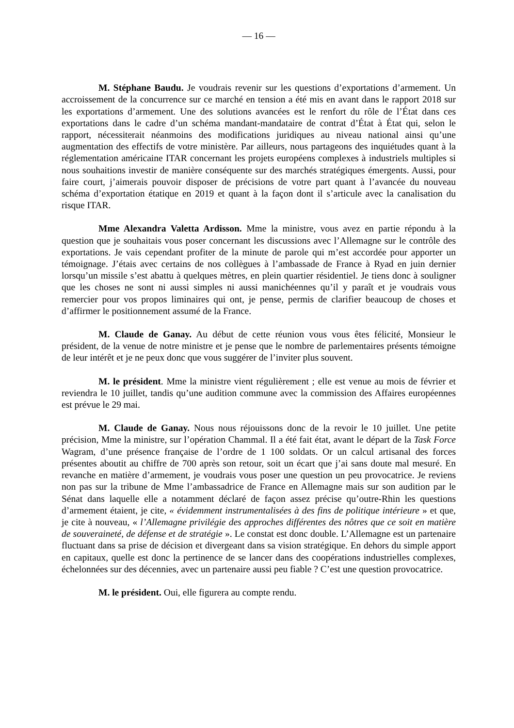— 16 —
M. Stéphane Baudu. Je voudrais revenir sur les questions d’exportations d’armement. Un accroissement de la concurrence sur ce marché en tension a été mis en avant dans le rapport 2018 sur les exportations d’armement. Une des solutions avancées est le renfort du rôle de l’État dans ces exportations dans le cadre d’un schéma mandant-mandataire de contrat d’État à État qui, selon le rapport, nécessiterait néanmoins des modifications juridiques au niveau national ainsi qu’une augmentation des effectifs de votre ministère. Par ailleurs, nous partageons des inquiétudes quant à la réglementation américaine ITAR concernant les projets européens complexes à industriels multiples si nous souhaitions investir de manière conséquente sur des marchés stratégiques émergents. Aussi, pour faire court, j’aimerais pouvoir disposer de précisions de votre part quant à l’avancée du nouveau schéma d’exportation étatique en 2019 et quant à la façon dont il s’articule avec la canalisation du risque ITAR.
Mme Alexandra Valetta Ardisson. Mme la ministre, vous avez en partie répondu à la question que je souhaitais vous poser concernant les discussions avec l’Allemagne sur le contrôle des exportations. Je vais cependant profiter de la minute de parole qui m’est accordée pour apporter un témoignage. J’étais avec certains de nos collègues à l’ambassade de France à Ryad en juin dernier lorsqu’un missile s’est abattu à quelques mètres, en plein quartier résidentiel. Je tiens donc à souligner que les choses ne sont ni aussi simples ni aussi manichéennes qu’il y paraît et je voudrais vous remercier pour vos propos liminaires qui ont, je pense, permis de clarifier beaucoup de choses et d’affirmer le positionnement assumé de la France.
M. Claude de Ganay. Au début de cette réunion vous vous êtes félicité, Monsieur le président, de la venue de notre ministre et je pense que le nombre de parlementaires présents témoigne de leur intérêt et je ne peux donc que vous suggérer de l’inviter plus souvent.
M. le président. Mme la ministre vient régulièrement ; elle est venue au mois de février et reviendra le 10 juillet, tandis qu’une audition commune avec la commission des Affaires européennes est prévue le 29 mai.
M. Claude de Ganay. Nous nous réjouissons donc de la revoir le 10 juillet. Une petite précision, Mme la ministre, sur l’opération Chammal. Il a été fait état, avant le départ de la Task Force Wagram, d’une présence française de l’ordre de 1 100 soldats. Or un calcul artisanal des forces présentes aboutit au chiffre de 700 après son retour, soit un écart que j’ai sans doute mal mesuré. En revanche en matière d’armement, je voudrais vous poser une question un peu provocatrice. Je reviens non pas sur la tribune de Mme l’ambassadrice de France en Allemagne mais sur son audition par le Sénat dans laquelle elle a notamment déclaré de façon assez précise qu’outre-Rhin les questions d’armement étaient, je cite, « évidemment instrumentalisées à des fins de politique intérieure » et que, je cite à nouveau, « l’Allemagne privilégie des approches différentes des nôtres que ce soit en matière de souveraineté, de défense et de stratégie ». Le constat est donc double. L’Allemagne est un partenaire fluctuant dans sa prise de décision et divergeant dans sa vision stratégique. En dehors du simple apport en capitaux, quelle est donc la pertinence de se lancer dans des coopérations industrielles complexes, échelonnées sur des décennies, avec un partenaire aussi peu fiable ? C’est une question provocatrice.
M. le président. Oui, elle figurera au compte rendu.